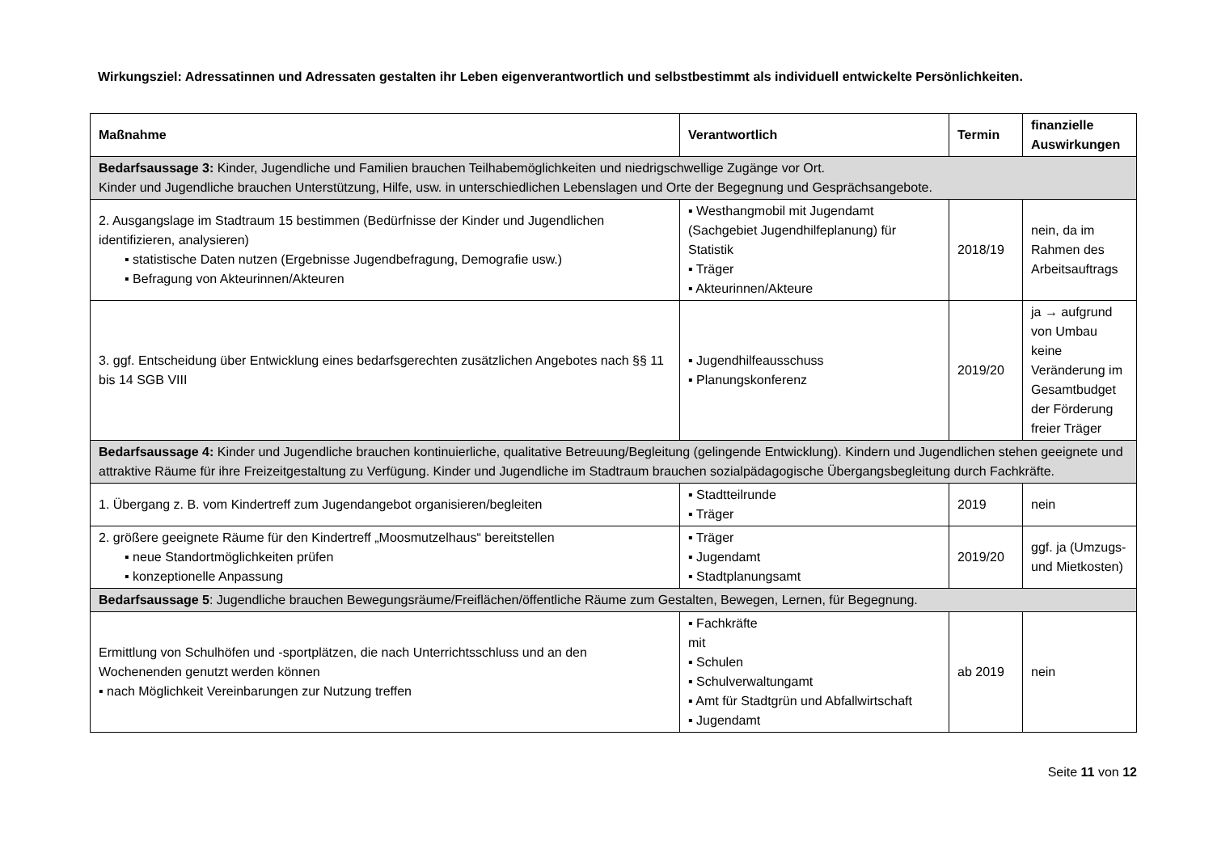Wirkungsziel: Adressatinnen und Adressaten gestalten ihr Leben eigenverantwortlich und selbstbestimmt als individuell entwickelte Persönlichkeiten.
| Maßnahme | Verantwortlich | Termin | finanzielle Auswirkungen |
| --- | --- | --- | --- |
| Bedarfsaussage 3: Kinder, Jugendliche und Familien brauchen Teilhabemöglichkeiten und niedrigschwellige Zugänge vor Ort. Kinder und Jugendliche brauchen Unterstützung, Hilfe, usw. in unterschiedlichen Lebenslagen und Orte der Begegnung und Gesprächsangebote. | | | |
| 2. Ausgangslage im Stadtraum 15 bestimmen (Bedürfnisse der Kinder und Jugendlichen identifizieren, analysieren) ▪ statistische Daten nutzen (Ergebnisse Jugendbefragung, Demografie usw.) ▪ Befragung von Akteurinnen/Akteuren | ▪ Westhangmobil mit Jugendamt (Sachgebiet Jugendhilfeplanung) für Statistik ▪ Träger ▪ Akteurinnen/Akteure | 2018/19 | nein, da im Rahmen des Arbeitsauftrags |
| 3. ggf. Entscheidung über Entwicklung eines bedarfsgerechten zusätzlichen Angebotes nach §§ 11 bis 14 SGB VIII | ▪ Jugendhilfeausschuss ▪ Planungskonferenz | 2019/20 | ja → aufgrund von Umbau keine Veränderung im Gesamtbudget der Förderung freier Träger |
| Bedarfsaussage 4: Kinder und Jugendliche brauchen kontinuierliche, qualitative Betreuung/Begleitung (gelingende Entwicklung). Kindern und Jugendlichen stehen geeignete und attraktive Räume für ihre Freizeitgestaltung zu Verfügung. Kinder und Jugendliche im Stadtraum brauchen sozialpädagogische Übergangsbegleitung durch Fachkräfte. | | | |
| 1. Übergang z. B. vom Kindertreff zum Jugendangebot organisieren/begleiten | ▪ Stadtteilrunde ▪ Träger | 2019 | nein |
| 2. größere geeignete Räume für den Kindertreff „Moosmutzelhaus“ bereitstellen ▪ neue Standortmöglichkeiten prüfen ▪ konzeptionelle Anpassung | ▪ Träger ▪ Jugendamt ▪ Stadtplanungsamt | 2019/20 | ggf. ja (Umzugs- und Mietkosten) |
| Bedarfsaussage 5 : Jugendliche brauchen Bewegungsräume/Freiflächen/öffentliche Räume zum Gestalten, Bewegen, Lernen, für Begegnung. | | | |
| Ermittlung von Schulhöfen und -sportplätzen, die nach Unterrichtsschluss und an den Wochenenden genutzt werden können ▪ nach Möglichkeit Vereinbarungen zur Nutzung treffen | ▪ Fachkräfte mit ▪ Schulen ▪ Schulverwaltungamt ▪ Amt für Stadtgrün und Abfallwirtschaft ▪ Jugendamt | ab 2019 | nein |
Seite 11 von 12